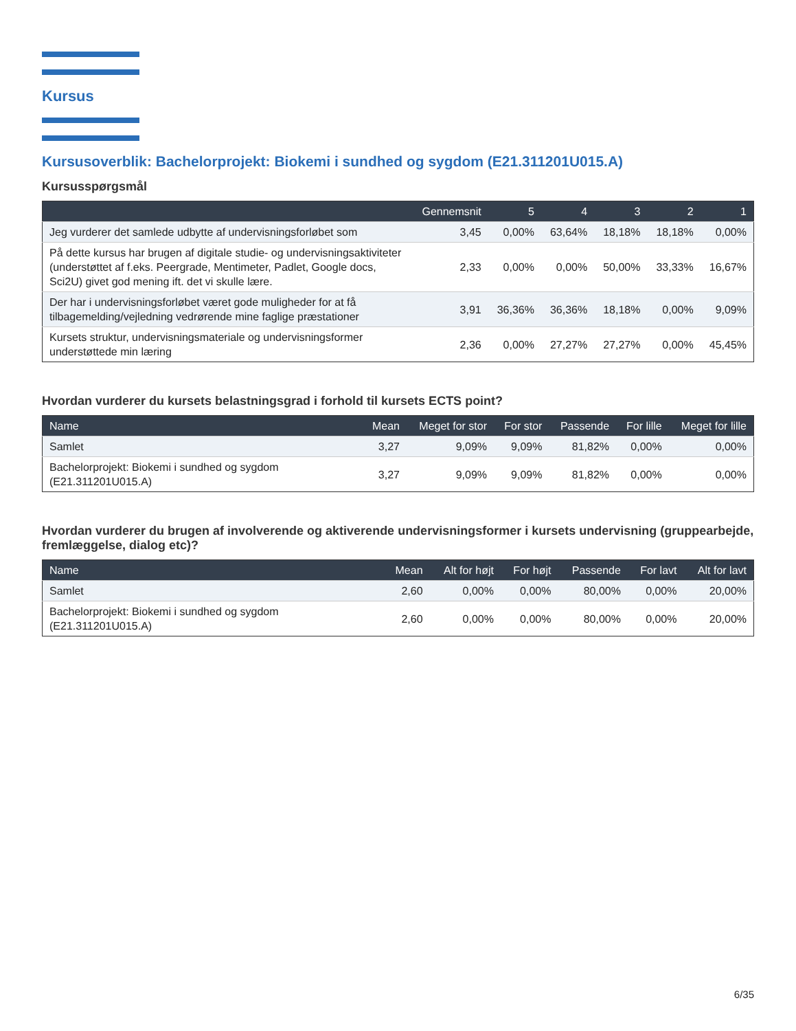Kursus
Kursusoverblik: Bachelorprojekt: Biokemi i sundhed og sygdom (E21.311201U015.A)
Kursusspørgsmål
| | Gennemsnit | 5 | 4 | 3 | 2 | 1 |
| --- | --- | --- | --- | --- | --- | --- |
| Jeg vurderer det samlede udbytte af undervisningsforløbet som | 3,45 | 0,00% | 63,64% | 18,18% | 18,18% | 0,00% |
| På dette kursus har brugen af digitale studie- og undervisningsaktiviteter (understøttet af f.eks. Peergrade, Mentimeter, Padlet, Google docs, Sci2U) givet god mening ift. det vi skulle lære. | 2,33 | 0,00% | 0,00% | 50,00% | 33,33% | 16,67% |
| Der har i undervisningsforløbet været gode muligheder for at få tilbagemelding/vejledning vedrørende mine faglige præstationer | 3,91 | 36,36% | 36,36% | 18,18% | 0,00% | 9,09% |
| Kursets struktur, undervisningsmateriale og undervisningsformer understøttede min læring | 2,36 | 0,00% | 27,27% | 27,27% | 0,00% | 45,45% |
Hvordan vurderer du kursets belastningsgrad i forhold til kursets ECTS point?
| Name | Mean | Meget for stor | For stor | Passende | For lille | Meget for lille |
| --- | --- | --- | --- | --- | --- | --- |
| Samlet | 3,27 | 9,09% | 9,09% | 81,82% | 0,00% | 0,00% |
| Bachelorprojekt: Biokemi i sundhed og sygdom (E21.311201U015.A) | 3,27 | 9,09% | 9,09% | 81,82% | 0,00% | 0,00% |
Hvordan vurderer du brugen af involverende og aktiverende undervisningsformer i kursets undervisning (gruppearbejde, fremlæggelse, dialog etc)?
| Name | Mean | Alt for højt | For højt | Passende | For lavt | Alt for lavt |
| --- | --- | --- | --- | --- | --- | --- |
| Samlet | 2,60 | 0,00% | 0,00% | 80,00% | 0,00% | 20,00% |
| Bachelorprojekt: Biokemi i sundhed og sygdom (E21.311201U015.A) | 2,60 | 0,00% | 0,00% | 80,00% | 0,00% | 20,00% |
6/35